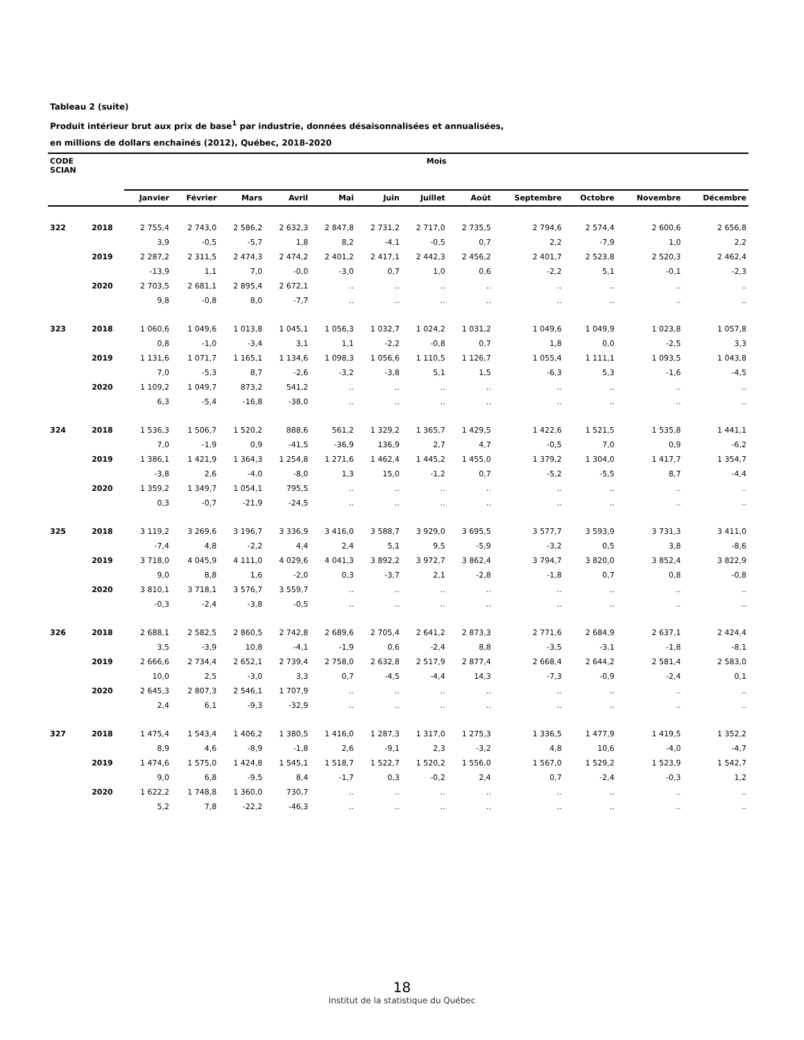Tableau 2 (suite)
Produit intérieur brut aux prix de base<sup>1</sup> par industrie, données désaisonnalisées et annualisées,
en millions de dollars enchaînés (2012), Québec, 2018-2020
| CODE SCIAN | | Mois | | | | | | | | | | | |
| --- | --- | --- | --- | --- | --- | --- | --- | --- | --- | --- | --- | --- | --- |
| | | Janvier | Février | Mars | Avril | Mai | Juin | Juillet | Août | Septembre | Octobre | Novembre | Décembre |
| 322 | 2018 | 2 755,4 | 2 743,0 | 2 586,2 | 2 632,3 | 2 847,8 | 2 731,2 | 2 717,0 | 2 735,5 | 2 794,6 | 2 574,4 | 2 600,6 | 2 656,8 |
| | | 3,9 | -0,5 | -5,7 | 1,8 | 8,2 | -4,1 | -0,5 | 0,7 | 2,2 | -7,9 | 1,0 | 2,2 |
| | 2019 | 2 287,2 | 2 311,5 | 2 474,3 | 2 474,2 | 2 401,2 | 2 417,1 | 2 442,3 | 2 456,2 | 2 401,7 | 2 523,8 | 2 520,3 | 2 462,4 |
| | | -13,9 | 1,1 | 7,0 | -0,0 | -3,0 | 0,7 | 1,0 | 0,6 | -2,2 | 5,1 | -0,1 | -2,3 |
| | 2020 | 2 703,5 | 2 681,1 | 2 895,4 | 2 672,1 | .. | .. | .. | .. | .. | .. | .. | .. |
| | | 9,8 | -0,8 | 8,0 | -7,7 | .. | .. | .. | .. | .. | .. | .. | .. |
| 323 | 2018 | 1 060,6 | 1 049,6 | 1 013,8 | 1 045,1 | 1 056,3 | 1 032,7 | 1 024,2 | 1 031,2 | 1 049,6 | 1 049,9 | 1 023,8 | 1 057,8 |
| | | 0,8 | -1,0 | -3,4 | 3,1 | 1,1 | -2,2 | -0,8 | 0,7 | 1,8 | 0,0 | -2,5 | 3,3 |
| | 2019 | 1 131,6 | 1 071,7 | 1 165,1 | 1 134,6 | 1 098,3 | 1 056,6 | 1 110,5 | 1 126,7 | 1 055,4 | 1 111,1 | 1 093,5 | 1 043,8 |
| | | 7,0 | -5,3 | 8,7 | -2,6 | -3,2 | -3,8 | 5,1 | 1,5 | -6,3 | 5,3 | -1,6 | -4,5 |
| | 2020 | 1 109,2 | 1 049,7 | 873,2 | 541,2 | .. | .. | .. | .. | .. | .. | .. | .. |
| | | 6,3 | -5,4 | -16,8 | -38,0 | .. | .. | .. | .. | .. | .. | .. | .. |
| 324 | 2018 | 1 536,3 | 1 506,7 | 1 520,2 | 888,6 | 561,2 | 1 329,2 | 1 365,7 | 1 429,5 | 1 422,6 | 1 521,5 | 1 535,8 | 1 441,1 |
| | | 7,0 | -1,9 | 0,9 | -41,5 | -36,9 | 136,9 | 2,7 | 4,7 | -0,5 | 7,0 | 0,9 | -6,2 |
| | 2019 | 1 386,1 | 1 421,9 | 1 364,3 | 1 254,8 | 1 271,6 | 1 462,4 | 1 445,2 | 1 455,0 | 1 379,2 | 1 304,0 | 1 417,7 | 1 354,7 |
| | | -3,8 | 2,6 | -4,0 | -8,0 | 1,3 | 15,0 | -1,2 | 0,7 | -5,2 | -5,5 | 8,7 | -4,4 |
| | 2020 | 1 359,2 | 1 349,7 | 1 054,1 | 795,5 | .. | .. | .. | .. | .. | .. | .. | .. |
| | | 0,3 | -0,7 | -21,9 | -24,5 | .. | .. | .. | .. | .. | .. | .. | .. |
| 325 | 2018 | 3 119,2 | 3 269,6 | 3 196,7 | 3 336,9 | 3 416,0 | 3 588,7 | 3 929,0 | 3 695,5 | 3 577,7 | 3 593,9 | 3 731,3 | 3 411,0 |
| | | -7,4 | 4,8 | -2,2 | 4,4 | 2,4 | 5,1 | 9,5 | -5,9 | -3,2 | 0,5 | 3,8 | -8,6 |
| | 2019 | 3 718,0 | 4 045,9 | 4 111,0 | 4 029,6 | 4 041,3 | 3 892,2 | 3 972,7 | 3 862,4 | 3 794,7 | 3 820,0 | 3 852,4 | 3 822,9 |
| | | 9,0 | 8,8 | 1,6 | -2,0 | 0,3 | -3,7 | 2,1 | -2,8 | -1,8 | 0,7 | 0,8 | -0,8 |
| | 2020 | 3 810,1 | 3 718,1 | 3 576,7 | 3 559,7 | .. | .. | .. | .. | .. | .. | .. | .. |
| | | -0,3 | -2,4 | -3,8 | -0,5 | .. | .. | .. | .. | .. | .. | .. | .. |
| 326 | 2018 | 2 688,1 | 2 582,5 | 2 860,5 | 2 742,8 | 2 689,6 | 2 705,4 | 2 641,2 | 2 873,3 | 2 771,6 | 2 684,9 | 2 637,1 | 2 424,4 |
| | | 3,5 | -3,9 | 10,8 | -4,1 | -1,9 | 0,6 | -2,4 | 8,8 | -3,5 | -3,1 | -1,8 | -8,1 |
| | 2019 | 2 666,6 | 2 734,4 | 2 652,1 | 2 739,4 | 2 758,0 | 2 632,8 | 2 517,9 | 2 877,4 | 2 668,4 | 2 644,2 | 2 581,4 | 2 583,0 |
| | | 10,0 | 2,5 | -3,0 | 3,3 | 0,7 | -4,5 | -4,4 | 14,3 | -7,3 | -0,9 | -2,4 | 0,1 |
| | 2020 | 2 645,3 | 2 807,3 | 2 546,1 | 1 707,9 | .. | .. | .. | .. | .. | .. | .. | .. |
| | | 2,4 | 6,1 | -9,3 | -32,9 | .. | .. | .. | .. | .. | .. | .. | .. |
| 327 | 2018 | 1 475,4 | 1 543,4 | 1 406,2 | 1 380,5 | 1 416,0 | 1 287,3 | 1 317,0 | 1 275,3 | 1 336,5 | 1 477,9 | 1 419,5 | 1 352,2 |
| | | 8,9 | 4,6 | -8,9 | -1,8 | 2,6 | -9,1 | 2,3 | -3,2 | 4,8 | 10,6 | -4,0 | -4,7 |
| | 2019 | 1 474,6 | 1 575,0 | 1 424,8 | 1 545,1 | 1 518,7 | 1 522,7 | 1 520,2 | 1 556,0 | 1 567,0 | 1 529,2 | 1 523,9 | 1 542,7 |
| | | 9,0 | 6,8 | -9,5 | 8,4 | -1,7 | 0,3 | -0,2 | 2,4 | 0,7 | -2,4 | -0,3 | 1,2 |
| | 2020 | 1 622,2 | 1 748,8 | 1 360,0 | 730,7 | .. | .. | .. | .. | .. | .. | .. | .. |
| | | 5,2 | 7,8 | -22,2 | -46,3 | .. | .. | .. | .. | .. | .. | .. | .. |
18
Institut de la statistique du Québec